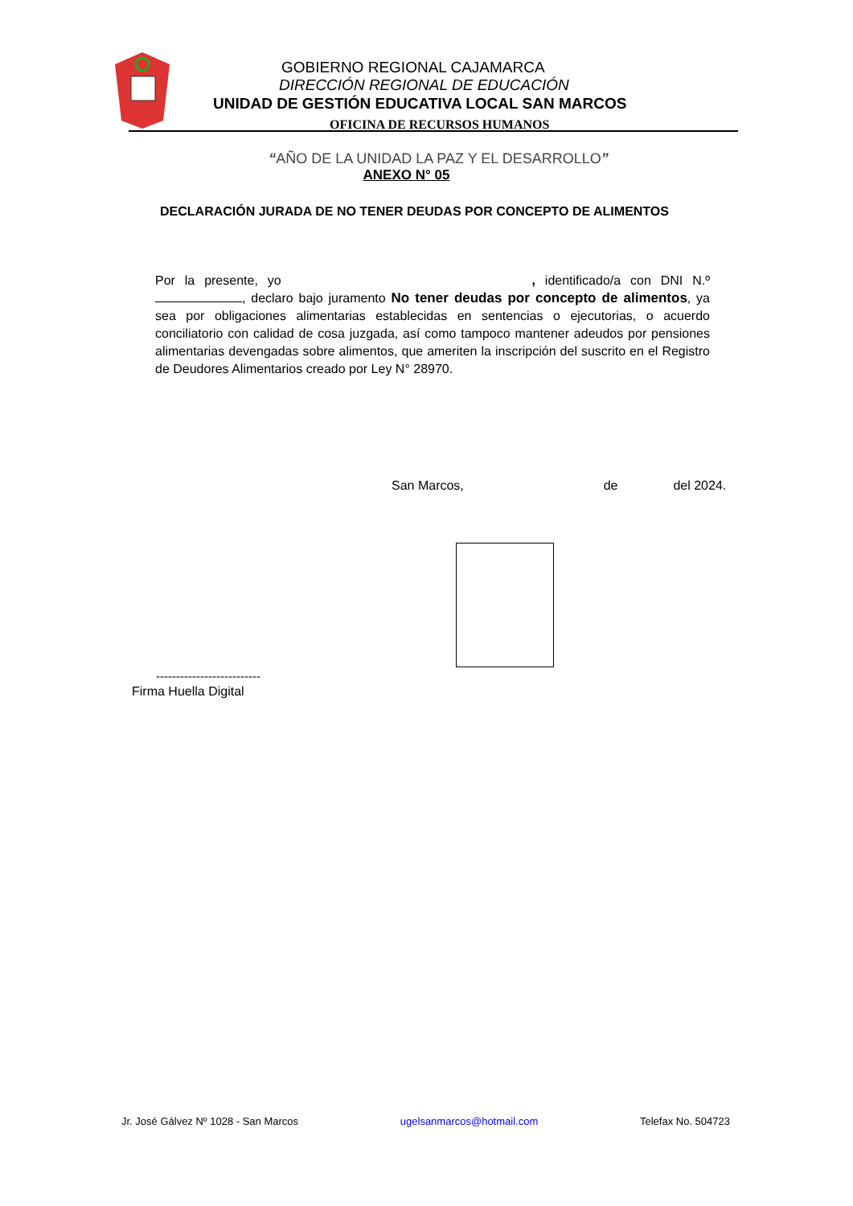GOBIERNO REGIONAL CAJAMARCA
DIRECCIÓN REGIONAL DE EDUCACIÓN
UNIDAD DE GESTIÓN EDUCATIVA LOCAL SAN MARCOS
OFICINA DE RECURSOS HUMANOS
“AÑO DE LA UNIDAD LA PAZ Y EL DESARROLLO”
ANEXO N° 05
DECLARACIÓN JURADA DE NO TENER DEUDAS POR CONCEPTO DE ALIMENTOS
Por la presente, yo , identificado/a con DNI N.º , declaro bajo juramento No tener deudas por concepto de alimentos, ya sea por obligaciones alimentarias establecidas en sentencias o ejecutorias, o acuerdo conciliatorio con calidad de cosa juzgada, así como tampoco mantener adeudos por pensiones alimentarias devengadas sobre alimentos, que ameriten la inscripción del suscrito en el Registro de Deudores Alimentarios creado por Ley N° 28970.
San Marcos, de del 2024.
--------------------------
Firma Huella Digital
Jr. José Gálvez Nº 1028 - San Marcos ugelsanmarcos@hotmail.com Telefax No. 504723